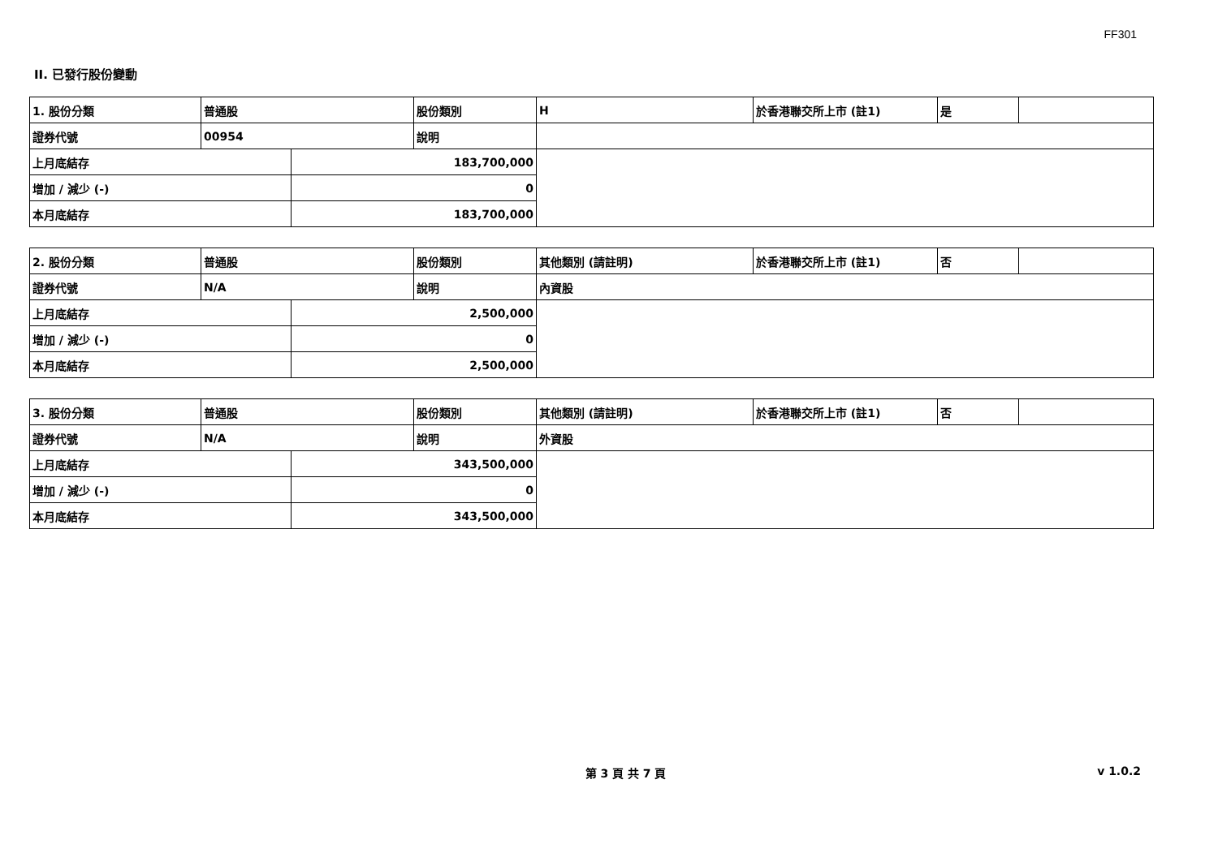FF301
II. 已發行股份變動
| 1. 股份分類 | 普通股 | | 股份類別 | H | 於香港聯交所上市 (註1) | 是 | |
| 證券代號 | 00954 | | 說明 | | | | |
| 上月底結存 | | 183,700,000 | | | | | |
| 增加 / 減少 (-) | | 0 | | | | | |
| 本月底結存 | | 183,700,000 | | | | | |
| 2. 股份分類 | 普通股 | | 股份類別 | 其他類別 (請註明) | 於香港聯交所上市 (註1) | 否 | |
| 證券代號 | N/A | | 說明 | 內資股 | | | |
| 上月底結存 | | 2,500,000 | | | | | |
| 增加 / 減少 (-) | | 0 | | | | | |
| 本月底結存 | | 2,500,000 | | | | | |
| 3. 股份分類 | 普通股 | | 股份類別 | 其他類別 (請註明) | 於香港聯交所上市 (註1) | 否 | |
| 證券代號 | N/A | | 說明 | 外資股 | | | |
| 上月底結存 | | 343,500,000 | | | | | |
| 增加 / 減少 (-) | | 0 | | | | | |
| 本月底結存 | | 343,500,000 | | | | | |
第 3 頁 共 7 頁 v 1.0.2